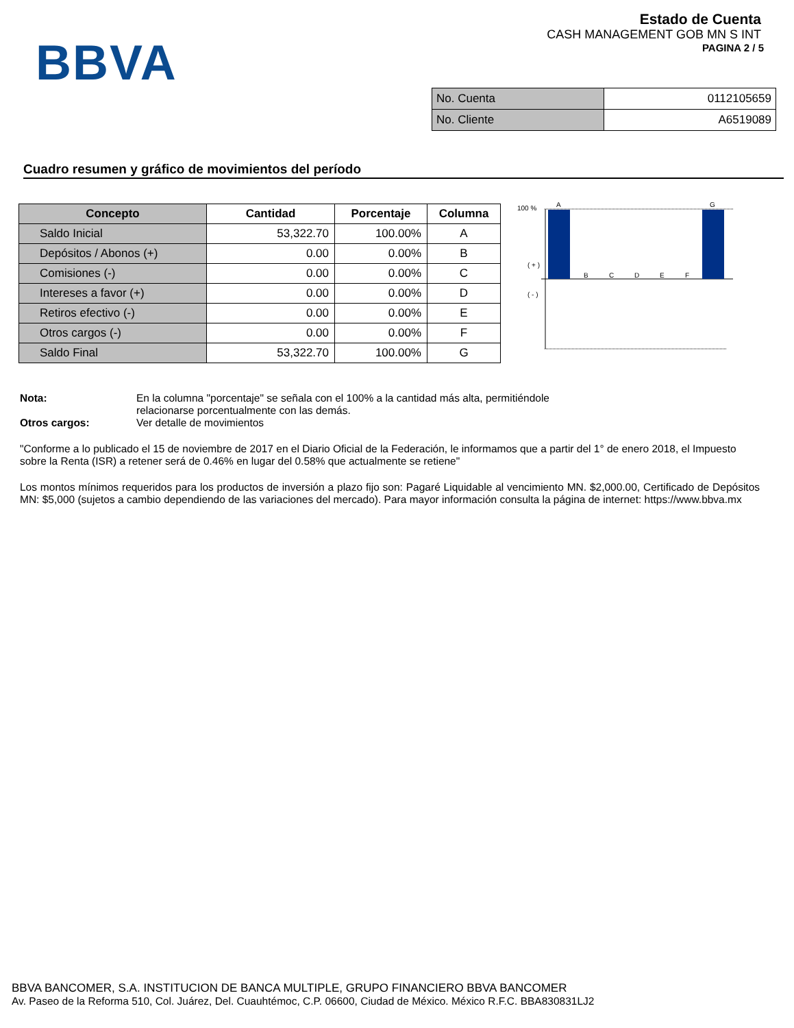BBVA
Estado de Cuenta
CASH MANAGEMENT GOB MN S INT
PAGINA 2 / 5
| No. Cuenta | 0112105659 |
| No. Cliente | A6519089 |
Cuadro resumen y gráfico de movimientos del período
| Concepto | Cantidad | Porcentaje | Columna |
| --- | --- | --- | --- |
| Saldo Inicial | 53,322.70 | 100.00% | A |
| Depósitos / Abonos (+) | 0.00 | 0.00% | B |
| Comisiones (-) | 0.00 | 0.00% | C |
| Intereses a favor (+) | 0.00 | 0.00% | D |
| Retiros efectivo (-) | 0.00 | 0.00% | E |
| Otros cargos (-) | 0.00 | 0.00% | F |
| Saldo Final | 53,322.70 | 100.00% | G |
100 %
( + )
( - )
A
G
B
C
D
E
F
Nota: En la columna "porcentaje" se señala con el 100% a la cantidad más alta, permitiéndole
relacionarse porcentualmente con las demás.
Otros cargos: Ver detalle de movimientos
"Conforme a lo publicado el 15 de noviembre de 2017 en el Diario Oficial de la Federación, le informamos que a partir del 1° de enero 2018, el Impuesto sobre la Renta (ISR) a retener será de 0.46% en lugar del 0.58% que actualmente se retiene"
Los montos mínimos requeridos para los productos de inversión a plazo fijo son: Pagaré Liquidable al vencimiento MN. $2,000.00, Certificado de Depósitos MN: $5,000 (sujetos a cambio dependiendo de las variaciones del mercado). Para mayor información consulta la página de internet: https://www.bbva.mx
BBVA BANCOMER, S.A. INSTITUCION DE BANCA MULTIPLE, GRUPO FINANCIERO BBVA BANCOMER
Av. Paseo de la Reforma 510, Col. Juárez, Del. Cuauhtémoc, C.P. 06600, Ciudad de México. México R.F.C. BBA830831LJ2